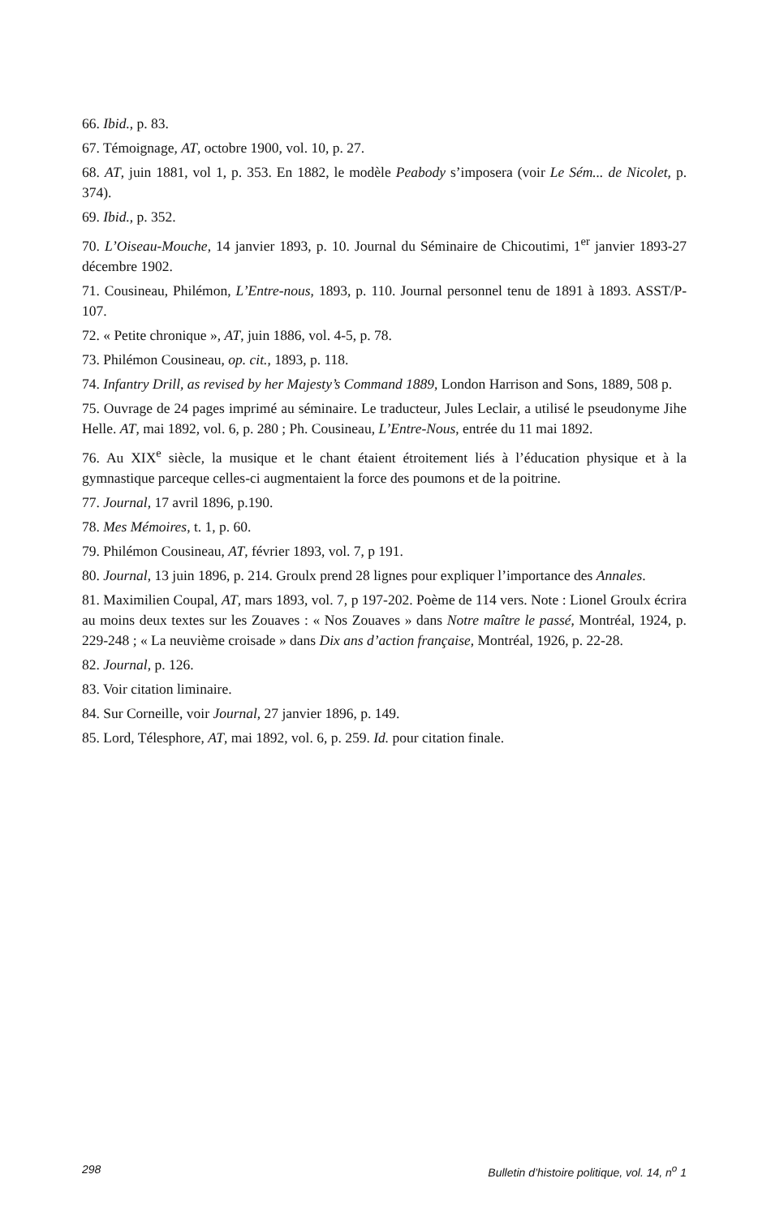66. Ibid., p. 83.
67. Témoignage, AT, octobre 1900, vol. 10, p. 27.
68. AT, juin 1881, vol 1, p. 353. En 1882, le modèle Peabody s’imposera (voir Le Sém... de Nicolet, p. 374).
69. Ibid., p. 352.
70. L’Oiseau-Mouche, 14 janvier 1893, p. 10. Journal du Séminaire de Chicoutimi, 1<sup>er</sup> janvier 1893-27 décembre 1902.
71. Cousineau, Philémon, L’Entre-nous, 1893, p. 110. Journal personnel tenu de 1891 à 1893. ASST/P-107.
72. « Petite chronique », AT, juin 1886, vol. 4-5, p. 78.
73. Philémon Cousineau, op. cit., 1893, p. 118.
74. Infantry Drill, as revised by her Majesty’s Command 1889, London Harrison and Sons, 1889, 508 p.
75. Ouvrage de 24 pages imprimé au séminaire. Le traducteur, Jules Leclair, a utilisé le pseudonyme Jihe Helle. AT, mai 1892, vol. 6, p. 280 ; Ph. Cousineau, L’Entre-Nous, entrée du 11 mai 1892.
76. Au XIX<sup>e</sup> siècle, la musique et le chant étaient étroitement liés à l’éducation physique et à la gymnastique parceque celles-ci augmentaient la force des poumons et de la poitrine.
77. Journal, 17 avril 1896, p.190.
78. Mes Mémoires, t. 1, p. 60.
79. Philémon Cousineau, AT, février 1893, vol. 7, p 191.
80. Journal, 13 juin 1896, p. 214. Groulx prend 28 lignes pour expliquer l’importance des Annales.
81. Maximilien Coupal, AT, mars 1893, vol. 7, p 197-202. Poème de 114 vers. Note : Lionel Groulx écrira au moins deux textes sur les Zouaves : « Nos Zouaves » dans Notre maître le passé, Montréal, 1924, p. 229-248 ; « La neuvième croisade » dans Dix ans d’action française, Montréal, 1926, p. 22-28.
82. Journal, p. 126.
83. Voir citation liminaire.
84. Sur Corneille, voir Journal, 27 janvier 1896, p. 149.
85. Lord, Télesphore, AT, mai 1892, vol. 6, p. 259. Id. pour citation finale.
298 Bulletin d’histoire politique, vol. 14, n<sup>o</sup> 1